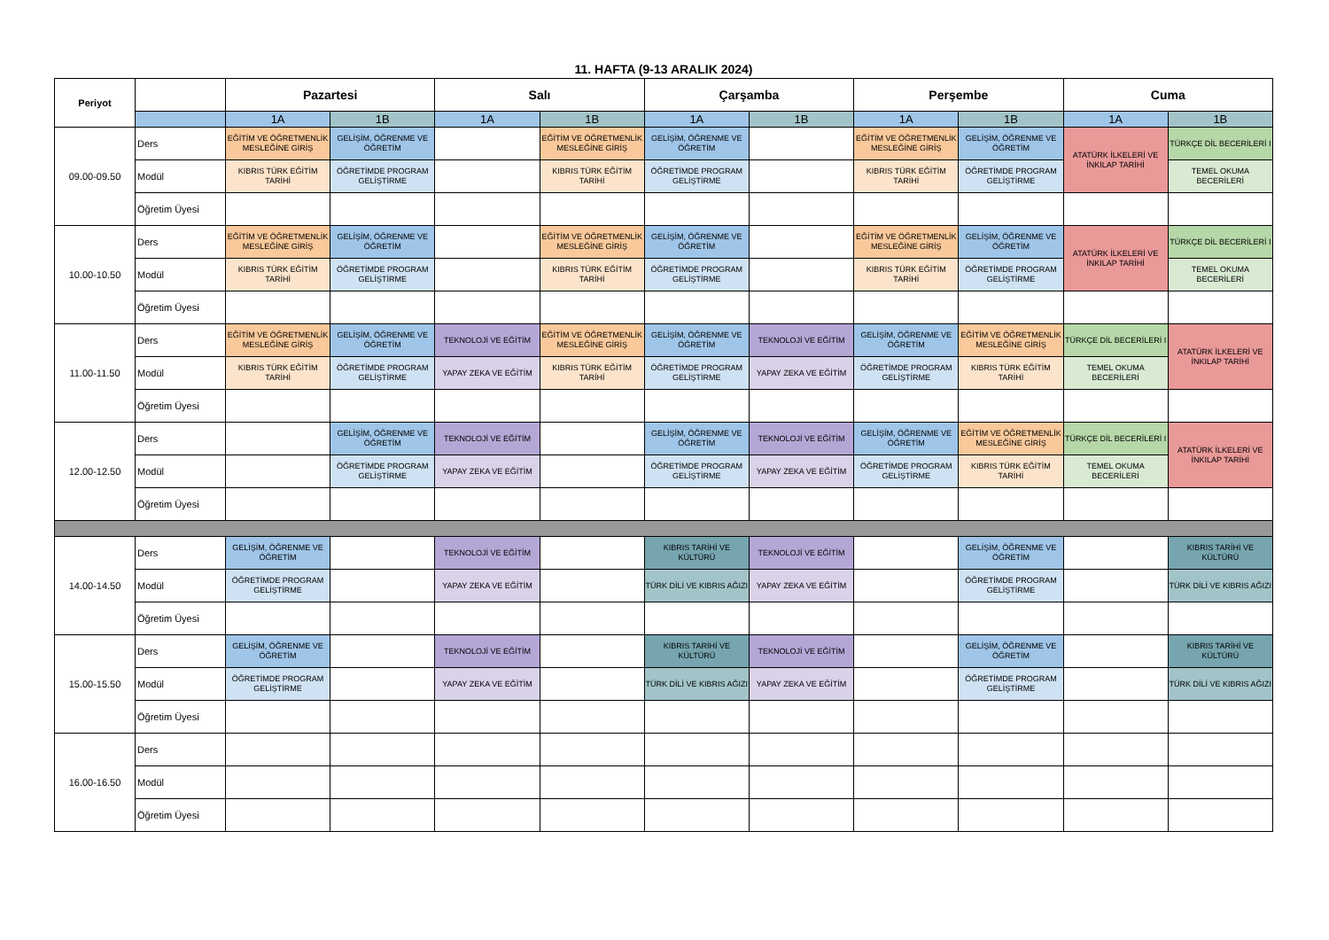11. HAFTA (9-13 ARALIK 2024)
| Periyot | | Pazartesi | | Salı | | Çarşamba | | Perşembe | | Cuma | |
| --- | --- | --- | --- | --- | --- | --- | --- | --- | --- | --- | --- |
| | | 1A | 1B | 1A | 1B | 1A | 1B | 1A | 1B | 1A | 1B |
| 09.00-09.50 | Ders | EĞİTİM VE ÖĞRETMENLİK MESLEĞİNE GİRİŞ | GELİŞİM, ÖĞRENME VE ÖĞRETİM | | EĞİTİM VE ÖĞRETMENLİK MESLEĞİNE GİRİŞ | GELİŞİM, ÖĞRENME VE ÖĞRETİM | | EĞİTİM VE ÖĞRETMENLİK MESLEĞİNE GİRİŞ | GELİŞİM, ÖĞRENME VE ÖĞRETİM | ATATÜRK İLKELERİ VE İNKILAP TARİHİ | TÜRKÇE DİL BECERİLERİ I |
| | Modül | KIBRIS TÜRK EĞİTİM TARİHİ | ÖĞRETİMDE PROGRAM GELİŞTİRME | | KIBRIS TÜRK EĞİTİM TARİHİ | ÖĞRETİMDE PROGRAM GELİŞTİRME | | KIBRIS TÜRK EĞİTİM TARİHİ | ÖĞRETİMDE PROGRAM GELİŞTİRME | | TEMEL OKUMA BECERİLERİ |
| | Öğretim Üyesi | | | | | | | | | | |
| 10.00-10.50 | Ders | EĞİTİM VE ÖĞRETMENLİK MESLEĞİNE GİRİŞ | GELİŞİM, ÖĞRENME VE ÖĞRETİM | | EĞİTİM VE ÖĞRETMENLİK MESLEĞİNE GİRİŞ | GELİŞİM, ÖĞRENME VE ÖĞRETİM | | EĞİTİM VE ÖĞRETMENLİK MESLEĞİNE GİRİŞ | GELİŞİM, ÖĞRENME VE ÖĞRETİM | ATATÜRK İLKELERİ VE İNKILAP TARİHİ | TÜRKÇE DİL BECERİLERİ I |
| | Modül | KIBRIS TÜRK EĞİTİM TARİHİ | ÖĞRETİMDE PROGRAM GELİŞTİRME | | KIBRIS TÜRK EĞİTİM TARİHİ | ÖĞRETİMDE PROGRAM GELİŞTİRME | | KIBRIS TÜRK EĞİTİM TARİHİ | ÖĞRETİMDE PROGRAM GELİŞTİRME | | TEMEL OKUMA BECERİLERİ |
| | Öğretim Üyesi | | | | | | | | | | |
| 11.00-11.50 | Ders | EĞİTİM VE ÖĞRETMENLİK MESLEĞİNE GİRİŞ | GELİŞİM, ÖĞRENME VE ÖĞRETİM | TEKNOLOJİ VE EĞİTİM | EĞİTİM VE ÖĞRETMENLİK MESLEĞİNE GİRİŞ | GELİŞİM, ÖĞRENME VE ÖĞRETİM | TEKNOLOJİ VE EĞİTİM | GELİŞİM, ÖĞRENME VE ÖĞRETİM | EĞİTİM VE ÖĞRETMENLİK MESLEĞİNE GİRİŞ | TÜRKÇE DİL BECERİLERİ I | ATATÜRK İLKELERİ VE İNKILAP TARİHİ |
| | Modül | KIBRIS TÜRK EĞİTİM TARİHİ | ÖĞRETİMDE PROGRAM GELİŞTİRME | YAPAY ZEKA VE EĞİTİM | KIBRIS TÜRK EĞİTİM TARİHİ | ÖĞRETİMDE PROGRAM GELİŞTİRME | YAPAY ZEKA VE EĞİTİM | ÖĞRETİMDE PROGRAM GELİŞTİRME | KIBRIS TÜRK EĞİTİM TARİHİ | TEMEL OKUMA BECERİLERİ | |
| | Öğretim Üyesi | | | | | | | | | | |
| 12.00-12.50 | Ders | | GELİŞİM, ÖĞRENME VE ÖĞRETİM | TEKNOLOJİ VE EĞİTİM | | GELİŞİM, ÖĞRENME VE ÖĞRETİM | TEKNOLOJİ VE EĞİTİM | GELİŞİM, ÖĞRENME VE ÖĞRETİM | EĞİTİM VE ÖĞRETMENLİK MESLEĞİNE GİRİŞ | TÜRKÇE DİL BECERİLERİ I | ATATÜRK İLKELERİ VE İNKILAP TARİHİ |
| | Modül | | ÖĞRETİMDE PROGRAM GELİŞTİRME | YAPAY ZEKA VE EĞİTİM | | ÖĞRETİMDE PROGRAM GELİŞTİRME | YAPAY ZEKA VE EĞİTİM | ÖĞRETİMDE PROGRAM GELİŞTİRME | KIBRIS TÜRK EĞİTİM TARİHİ | TEMEL OKUMA BECERİLERİ | |
| | Öğretim Üyesi | | | | | | | | | | |
| 14.00-14.50 | Ders | GELİŞİM, ÖĞRENME VE ÖĞRETİM | | TEKNOLOJİ VE EĞİTİM | | KIBRIS TARİHİ VE KÜLTÜRÜ | TEKNOLOJİ VE EĞİTİM | | GELİŞİM, ÖĞRENME VE ÖĞRETİM | | KIBRIS TARİHİ VE KÜLTÜRÜ |
| | Modül | ÖĞRETİMDE PROGRAM GELİŞTİRME | | YAPAY ZEKA VE EĞİTİM | | TÜRK DİLİ VE KIBRIS AĞIZI | YAPAY ZEKA VE EĞİTİM | | ÖĞRETİMDE PROGRAM GELİŞTİRME | | TÜRK DİLİ VE KIBRIS AĞIZI |
| | Öğretim Üyesi | | | | | | | | | | |
| 15.00-15.50 | Ders | GELİŞİM, ÖĞRENME VE ÖĞRETİM | | TEKNOLOJİ VE EĞİTİM | | KIBRIS TARİHİ VE KÜLTÜRÜ | TEKNOLOJİ VE EĞİTİM | | GELİŞİM, ÖĞRENME VE ÖĞRETİM | | KIBRIS TARİHİ VE KÜLTÜRÜ |
| | Modül | ÖĞRETİMDE PROGRAM GELİŞTİRME | | YAPAY ZEKA VE EĞİTİM | | TÜRK DİLİ VE KIBRIS AĞIZI | YAPAY ZEKA VE EĞİTİM | | ÖĞRETİMDE PROGRAM GELİŞTİRME | | TÜRK DİLİ VE KIBRIS AĞIZI |
| | Öğretim Üyesi | | | | | | | | | | |
| 16.00-16.50 | Ders | | | | | | | | | | |
| | Modül | | | | | | | | | | |
| | Öğretim Üyesi | | | | | | | | | | |